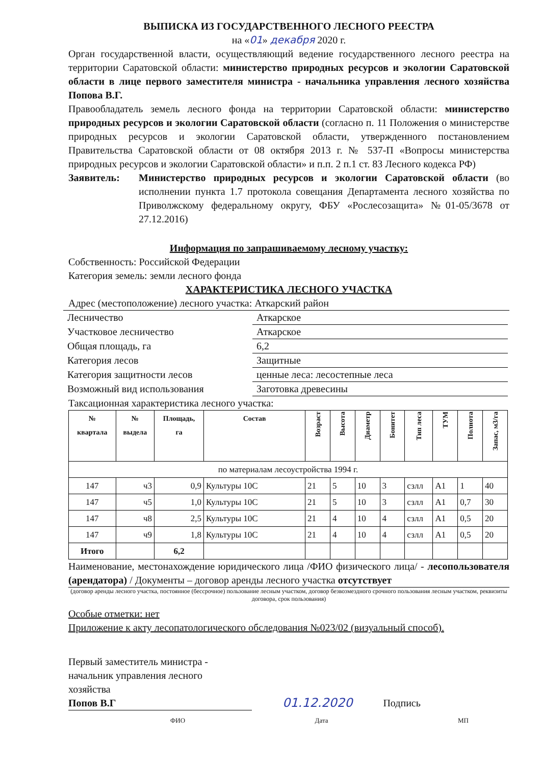ВЫПИСКА ИЗ ГОСУДАРСТВЕННОГО ЛЕСНОГО РЕЕСТРА
на «01» декабря 2020 г.
Орган государственной власти, осуществляющий ведение государственного лесного реестра на территории Саратовской области: министерство природных ресурсов и экологии Саратовской области в лице первого заместителя министра - начальника управления лесного хозяйства Попова В.Г.
Правообладатель земель лесного фонда на территории Саратовской области: министерство природных ресурсов и экологии Саратовской области (согласно п. 11 Положения о министерстве природных ресурсов и экологии Саратовской области, утвержденного постановлением Правительства Саратовской области от 08 октября 2013 г. № 537-П «Вопросы министерства природных ресурсов и экологии Саратовской области» и п.п. 2 п.1 ст. 83 Лесного кодекса РФ)
Заявитель: Министерство природных ресурсов и экологии Саратовской области (во исполнении пункта 1.7 протокола совещания Департамента лесного хозяйства по Приволжскому федеральному округу, ФБУ «Рослесозащита» №01-05/3678 от 27.12.2016)
Информация по запрашиваемому лесному участку:
Собственность: Российской Федерации
Категория земель: земли лесного фонда
ХАРАКТЕРИСТИКА ЛЕСНОГО УЧАСТКА
Адрес (местоположение) лесного участка: Аткарский район
| Лесничество | Аткарское |
| Участковое лесничество | Аткарское |
| Общая площадь, га | 6,2 |
| Категория лесов | Защитные |
| Категория защитности лесов | ценные леса: лесостепные леса |
| Возможный вид использования | Заготовка древесины |
Таксационная характеристика лесного участка:
| № квартала | № выдела | Площадь, га | Состав | Возраст | Высота | Диаметр | Бонитет | Тип леса | ТУМ | Полнота | Запас, м3/га |
| --- | --- | --- | --- | --- | --- | --- | --- | --- | --- | --- | --- |
| по материалам лесоустройства 1994 г. | | | | | | | | | | | |
| 147 | ч3 | 0,9 | Культуры 10С | 21 | 5 | 10 | 3 | сзлл | А1 | 1 | 40 |
| 147 | ч5 | 1,0 | Культуры 10С | 21 | 5 | 10 | 3 | сзлл | А1 | 0,7 | 30 |
| 147 | ч8 | 2,5 | Культуры 10С | 21 | 4 | 10 | 4 | сзлл | А1 | 0,5 | 20 |
| 147 | ч9 | 1,8 | Культуры 10С | 21 | 4 | 10 | 4 | сзлл | А1 | 0,5 | 20 |
| Итого | | 6,2 | | | | | | | | | |
Наименование, местонахождение юридического лица /ФИО физического лица/ - лесопользователя (арендатора) / Документы – договор аренды лесного участка отсутствует
(договор аренды лесного участка, постоянное (бессрочное) пользование лесным участком, договор безвозмездного срочного пользования лесным участком, реквизиты договора, срок пользования)
Особые отметки: нет
Приложение к акту лесопатологического обследования №023/02 (визуальный способ).
Первый заместитель министра -
начальник управления лесного
хозяйства
Попов В.Г 01.12.2020 Подпись
ФИО Дата МП